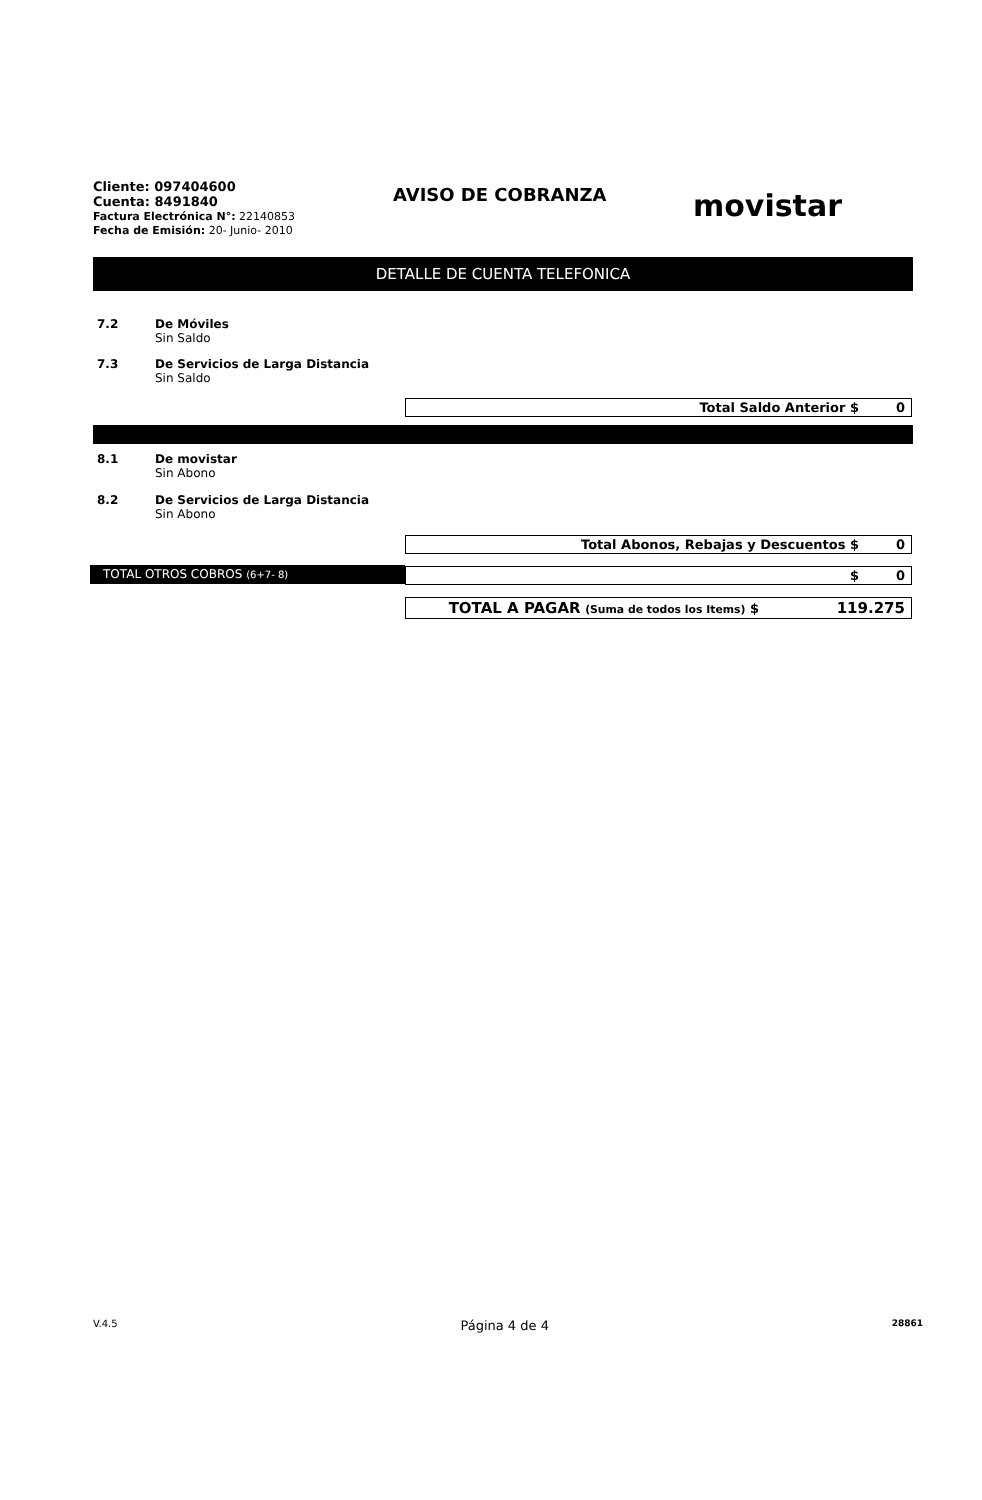Cliente: 097404600
Cuenta: 8491840
Factura Electrónica N°: 22140853
Fecha de Emisión: 20- Junio- 2010
AVISO DE COBRANZA
movistar
DETALLE DE CUENTA TELEFONICA
7.2 De Móviles
Sin Saldo
7.3 De Servicios de Larga Distancia
Sin Saldo
Total Saldo Anterior $ 0
8.1 De movistar
Sin Abono
8.2 De Servicios de Larga Distancia
Sin Abono
Total Abonos, Rebajas y Descuentos $
0
TOTAL OTROS COBROS (6+7- 8)
$ 0
TOTAL A PAGAR (Suma de todos los Items) $
119.275
V.4.5 Página 4 de 4 28861